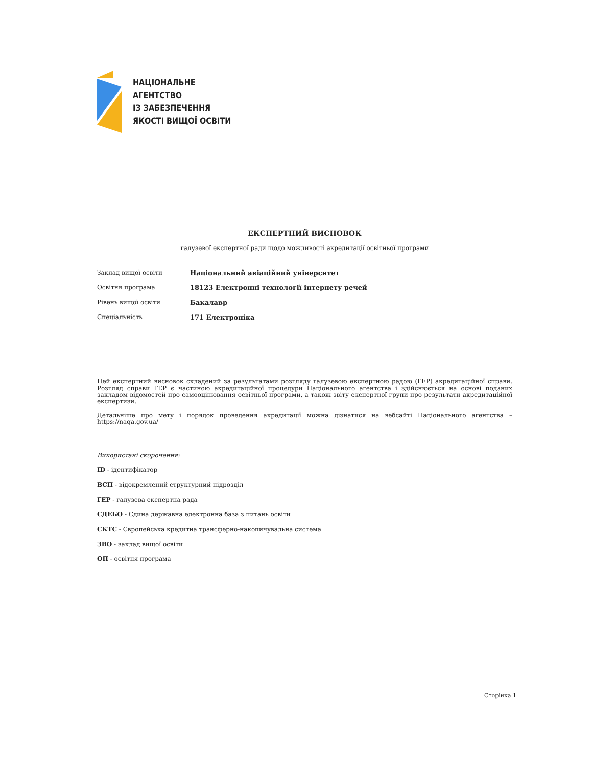НАЦІОНАЛЬНЕ
АГЕНТСТВО
ІЗ ЗАБЕЗПЕЧЕННЯ
ЯКОСТІ ВИЩОЇ ОСВІТИ
ЕКСПЕРТНИЙ ВИСНОВОК
галузевої експертної ради щодо можливості акредитації освітньої програми
| Заклад вищої освіти | Національний авіаційний університет |
| Освітня програма | 18123 Електронні технології інтернету речей |
| Рівень вищої освіти | Бакалавр |
| Спеціальність | 171 Електроніка |
Цей експертний висновок складений за результатами розгляду галузевою експертною радою (ГЕР) акредитаційної справи. Розгляд справи ГЕР є частиною акредитаційної процедури Національного агентства і здійснюється на основі поданих закладом відомостей про самооцінювання освітньої програми, а також звіту експертної групи про результати акредитаційної експертизи.
Детальніше про мету і порядок проведення акредитації можна дізнатися на вебсайті Національного агентства – https://naqa.gov.ua/
Використані скорочення:
ID - ідентифікатор
ВСП - відокремлений структурний підрозділ
ГЕР - галузева експертна рада
ЄДЕБО - Єдина державна електронна база з питань освіти
ЄКТС - Європейська кредитна трансферно-накопичувальна система
ЗВО - заклад вищої освіти
ОП - освітня програма
Сторінка 1